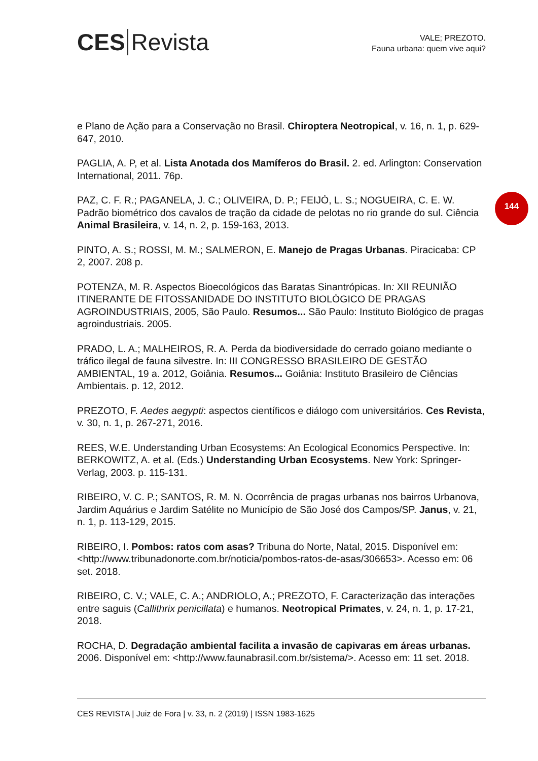CES Revista
VALE; PREZOTO.
Fauna urbana: quem vive aqui?
144
e Plano de Ação para a Conservação no Brasil. Chiroptera Neotropical, v. 16, n. 1, p. 629-647, 2010.
PAGLIA, A. P, et al. Lista Anotada dos Mamíferos do Brasil. 2. ed. Arlington: Conservation International, 2011. 76p.
PAZ, C. F. R.; PAGANELA, J. C.; OLIVEIRA, D. P.; FEIJÓ, L. S.; NOGUEIRA, C. E. W. Padrão biométrico dos cavalos de tração da cidade de pelotas no rio grande do sul. Ciência Animal Brasileira, v. 14, n. 2, p. 159-163, 2013.
PINTO, A. S.; ROSSI, M. M.; SALMERON, E. Manejo de Pragas Urbanas. Piracicaba: CP 2, 2007. 208 p.
POTENZA, M. R. Aspectos Bioecológicos das Baratas Sinantrópicas. In: XII REUNIÃO ITINERANTE DE FITOSSANIDADE DO INSTITUTO BIOLÓGICO DE PRAGAS AGROINDUSTRIAIS, 2005, São Paulo. Resumos... São Paulo: Instituto Biológico de pragas agroindustriais. 2005.
PRADO, L. A.; MALHEIROS, R. A. Perda da biodiversidade do cerrado goiano mediante o tráfico ilegal de fauna silvestre. In: III CONGRESSO BRASILEIRO DE GESTÃO AMBIENTAL, 19 a. 2012, Goiânia. Resumos... Goiânia: Instituto Brasileiro de Ciências Ambientais. p. 12, 2012.
PREZOTO, F. Aedes aegypti: aspectos científicos e diálogo com universitários. Ces Revista, v. 30, n. 1, p. 267-271, 2016.
REES, W.E. Understanding Urban Ecosystems: An Ecological Economics Perspective. In: BERKOWITZ, A. et al. (Eds.) Understanding Urban Ecosystems. New York: Springer-Verlag, 2003. p. 115-131.
RIBEIRO, V. C. P.; SANTOS, R. M. N. Ocorrência de pragas urbanas nos bairros Urbanova, Jardim Aquárius e Jardim Satélite no Município de São José dos Campos/SP. Janus, v. 21, n. 1, p. 113-129, 2015.
RIBEIRO, I. Pombos: ratos com asas? Tribuna do Norte, Natal, 2015. Disponível em: <http://www.tribunadonorte.com.br/noticia/pombos-ratos-de-asas/306653>. Acesso em: 06 set. 2018.
RIBEIRO, C. V.; VALE, C. A.; ANDRIOLO, A.; PREZOTO, F. Caracterização das interações entre saguis (Callithrix penicillata) e humanos. Neotropical Primates, v. 24, n. 1, p. 17-21, 2018.
ROCHA, D. Degradação ambiental facilita a invasão de capivaras em áreas urbanas. 2006. Disponível em: <http://www.faunabrasil.com.br/sistema/>. Acesso em: 11 set. 2018.
CES REVISTA | Juiz de Fora | v. 33, n. 2 (2019) | ISSN 1983-1625